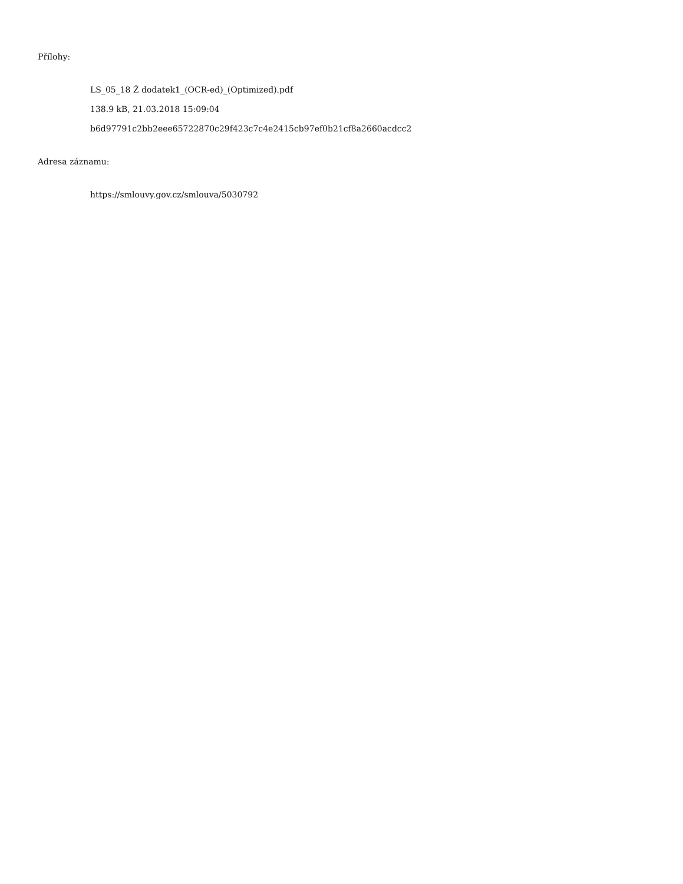Přílohy:
LS_05_18 Ž dodatek1_(OCR-ed)_(Optimized).pdf
138.9 kB, 21.03.2018 15:09:04
b6d97791c2bb2eee65722870c29f423c7c4e2415cb97ef0b21cf8a2660acdcc2
Adresa záznamu:
https://smlouvy.gov.cz/smlouva/5030792